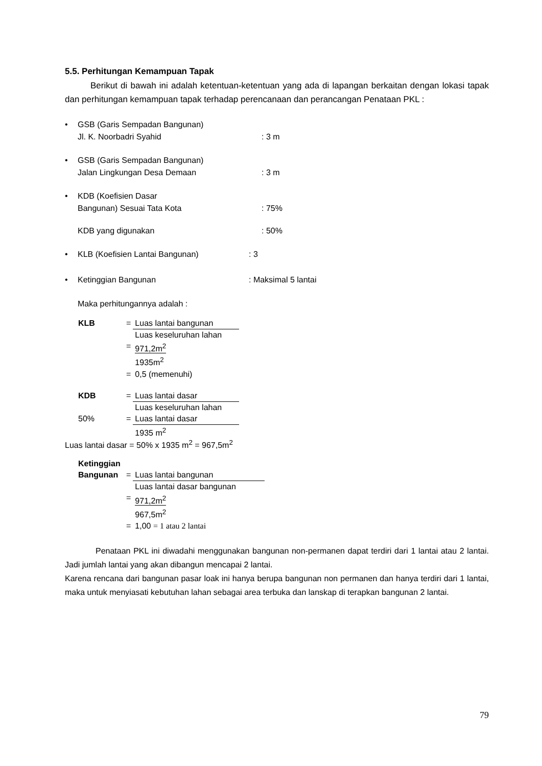5.5. Perhitungan Kemampuan Tapak
Berikut di bawah ini adalah ketentuan-ketentuan yang ada di lapangan berkaitan dengan lokasi tapak dan perhitungan kemampuan tapak terhadap perencanaan dan perancangan Penataan PKL :
• GSB (Garis Sempadan Bangunan)
Jl. K. Noorbadri Syahid: 3 m
• GSB (Garis Sempadan Bangunan)
Jalan Lingkungan Desa Demaan: 3 m
• KDB (Koefisien Dasar
Bangunan) Sesuai Tata Kota: 75%
KDB yang digunakan: 50%
• KLB (Koefisien Lantai Bangunan): 3
• Ketinggian Bangunan: Maksimal 5 lantai
Maka perhitungannya adalah :
| KLB | = | Luas lantai bangunan |
| | | Luas keseluruhan lahan |
| | = | 971,2m<sup>2</sup> |
| | | 1935m<sup>2</sup> |
| | = | 0,5 (memenuhi) |
| KDB | = | Luas lantai dasar |
| | | Luas keseluruhan lahan |
| 50% | = | Luas lantai dasar |
| | | 1935 m<sup>2</sup> |
Luas lantai dasar = 50% x 1935 m<sup>2</sup> = 967,5m<sup>2</sup>
| Ketinggian | | |
| Bangunan | = | Luas lantai bangunan |
| | | Luas lantai dasar bangunan |
| | = | 971,2m<sup>2</sup> |
| | | 967,5m<sup>2</sup> |
| | = | 1,00 = 1 atau 2 lantai |
Penataan PKL ini diwadahi menggunakan bangunan non-permanen dapat terdiri dari 1 lantai atau 2 lantai. Jadi jumlah lantai yang akan dibangun mencapai 2 lantai.
Karena rencana dari bangunan pasar loak ini hanya berupa bangunan non permanen dan hanya terdiri dari 1 lantai, maka untuk menyiasati kebutuhan lahan sebagai area terbuka dan lanskap di terapkan bangunan 2 lantai.
79